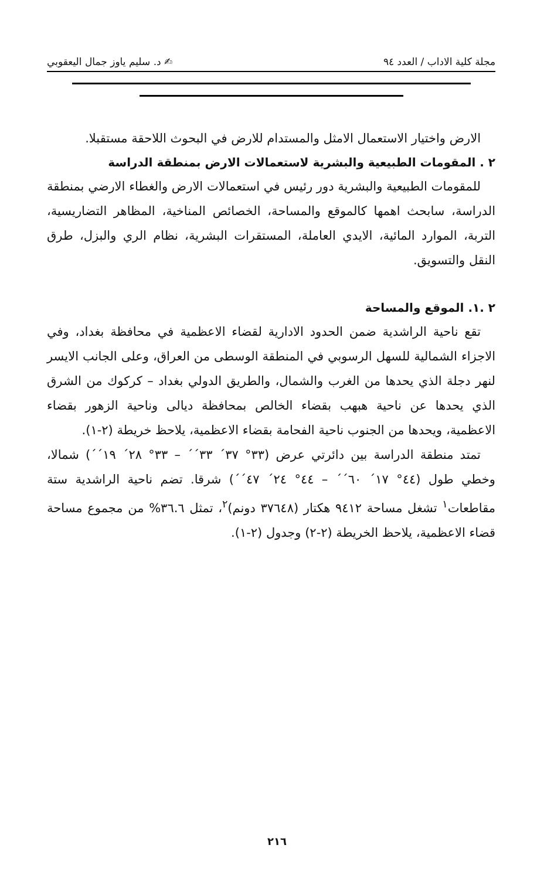مجلة كلية الاداب / العدد ٩٤ ✍ د. سليم ياوز جمال اليعقوبي
الارض واختيار الاستعمال الامثل والمستدام للارض في البحوث اللاحقة مستقبلا.
٢ . المقومات الطبيعية والبشرية لاستعمالات الارض بمنطقة الدراسة
للمقومات الطبيعية والبشرية دور رئيس في استعمالات الارض والغطاء الارضي بمنطقة الدراسة، سابحث اهمها كالموقع والمساحة، الخصائص المناخية، المظاهر التضاريسية، التربة، الموارد المائية، الايدي العاملة، المستقرات البشرية، نظام الري والبزل، طرق النقل والتسويق.
٢ .١. الموقع والمساحة
تقع ناحية الراشدية ضمن الحدود الادارية لقضاء الاعظمية في محافظة بغداد، وفي الاجزاء الشمالية للسهل الرسوبي في المنطقة الوسطى من العراق، وعلى الجانب الايسر لنهر دجلة الذي يحدها من الغرب والشمال، والطريق الدولي بغداد – كركوك من الشرق الذي يحدها عن ناحية هبهب بقضاء الخالص بمحافظة ديالى وناحية الزهور بقضاء الاعظمية، ويحدها من الجنوب ناحية الفحامة بقضاء الاعظمية، يلاحظ خريطة (٢-١).
تمتد منطقة الدراسة بين دائرتي عرض (٣٣° ٣٧´ ٣٣´´ – ٣٣° ٢٨´ ١٩´´) شمالا، وخطي طول (٤٤° ١٧´ ٦٠´´ – ٤٤° ٢٤´ ٤٧´´) شرقا. تضم ناحية الراشدية ستة مقاطعات<sup>١</sup> تشغل مساحة ٩٤١٢ هكتار (٣٧٦٤٨ دونم)<sup>٢</sup>، تمثل ٣٦.٦% من مجموع مساحة قضاء الاعظمية، يلاحظ الخريطة (٢-٢) وجدول (٢-١).
٢١٦